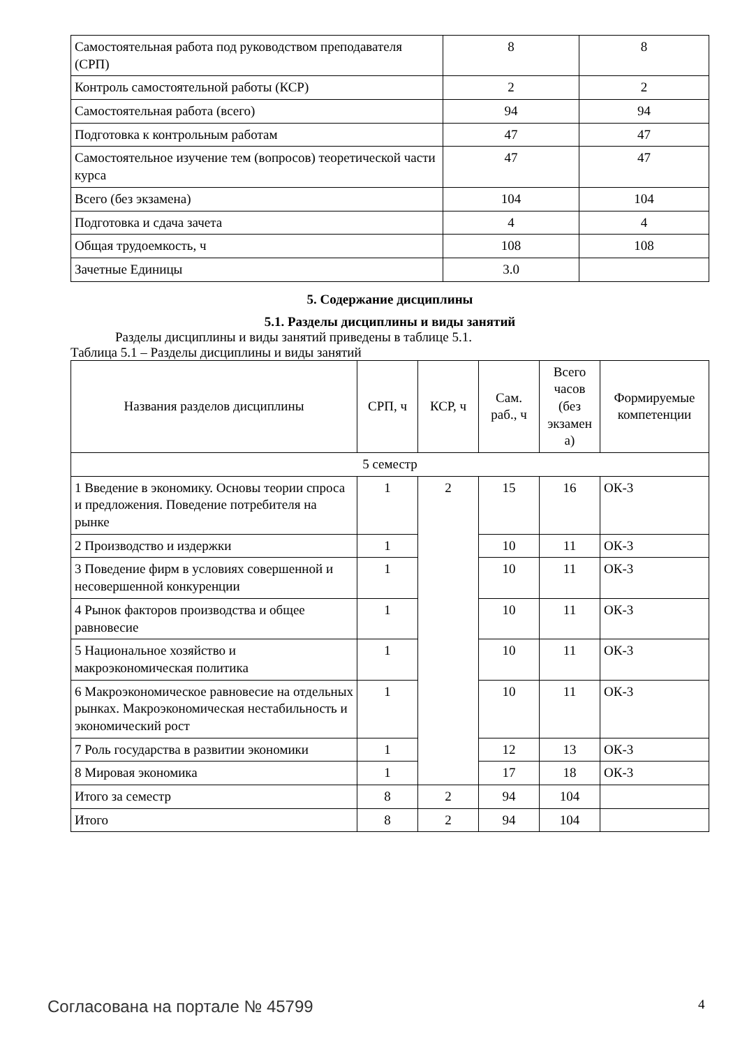| Самостоятельная работа под руководством преподавателя (СРП) | 8 | 8 |
| Контроль самостоятельной работы (КСР) | 2 | 2 |
| Самостоятельная работа (всего) | 94 | 94 |
| Подготовка к контрольным работам | 47 | 47 |
| Самостоятельное изучение тем (вопросов) теоретической части курса | 47 | 47 |
| Всего (без экзамена) | 104 | 104 |
| Подготовка и сдача зачета | 4 | 4 |
| Общая трудоемкость, ч | 108 | 108 |
| Зачетные Единицы | 3.0 | |
5. Содержание дисциплины
5.1. Разделы дисциплины и виды занятий
Разделы дисциплины и виды занятий приведены в таблице 5.1.
Таблица 5.1 – Разделы дисциплины и виды занятий
| Названия разделов дисциплины | СРП, ч | КСР, ч | Сам. раб., ч | Всего часов (без экзамен а) | Формируемые компетенции |
| --- | --- | --- | --- | --- | --- |
| 5 семестр | | | | | |
| 1 Введение в экономику. Основы теории спроса и предложения. Поведение потребителя на рынке | 1 | 2 | 15 | 16 | ОК-3 |
| 2 Производство и издержки | 1 | | 10 | 11 | ОК-3 |
| 3 Поведение фирм в условиях совершенной и несовершенной конкуренции | 1 | | 10 | 11 | ОК-3 |
| 4 Рынок факторов производства и общее равновесие | 1 | | 10 | 11 | ОК-3 |
| 5 Национальное хозяйство и макроэкономическая политика | 1 | | 10 | 11 | ОК-3 |
| 6 Макроэкономическое равновесие на отдельных рынках. Макроэкономическая нестабильность и экономический рост | 1 | | 10 | 11 | ОК-3 |
| 7 Роль государства в развитии экономики | 1 | | 12 | 13 | ОК-3 |
| 8 Мировая экономика | 1 | | 17 | 18 | ОК-3 |
| Итого за семестр | 8 | 2 | 94 | 104 | |
| Итого | 8 | 2 | 94 | 104 | |
Согласована на портале № 45799 4